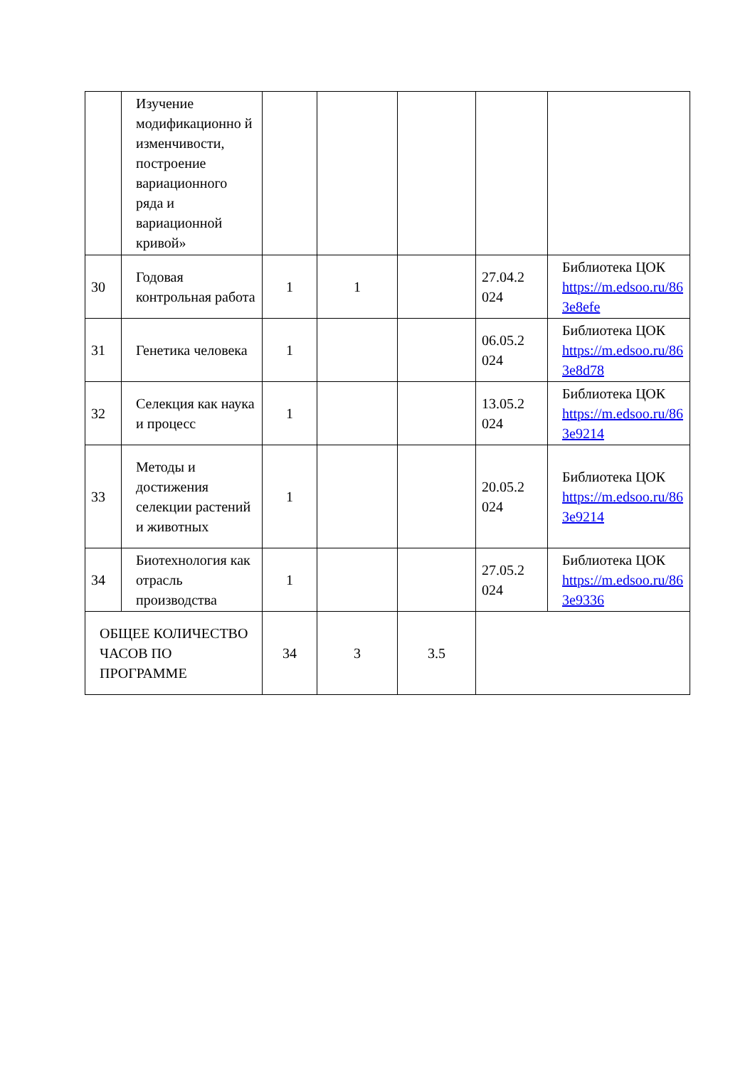| | Изучение модификационно й изменчивости, построение вариационного ряда и вариационной кривой» | | | | | |
| 30 | Годовая контрольная работа | 1 | 1 | | 27.04.2 024 | Библиотека ЦОК https://m.edsoo.ru/86 3e8efe |
| 31 | Генетика человека | 1 | | | 06.05.2 024 | Библиотека ЦОК https://m.edsoo.ru/86 3e8d78 |
| 32 | Селекция как наука и процесс | 1 | | | 13.05.2 024 | Библиотека ЦОК https://m.edsoo.ru/86 3e9214 |
| 33 | Методы и достижения селекции растений и животных | 1 | | | 20.05.2 024 | Библиотека ЦОК https://m.edsoo.ru/86 3e9214 |
| 34 | Биотехнология как отрасль производства | 1 | | | 27.05.2 024 | Библиотека ЦОК https://m.edsoo.ru/86 3e9336 |
| ОБЩЕЕ КОЛИЧЕСТВО ЧАСОВ ПО ПРОГРАММЕ | | 34 | 3 | 3.5 | | |